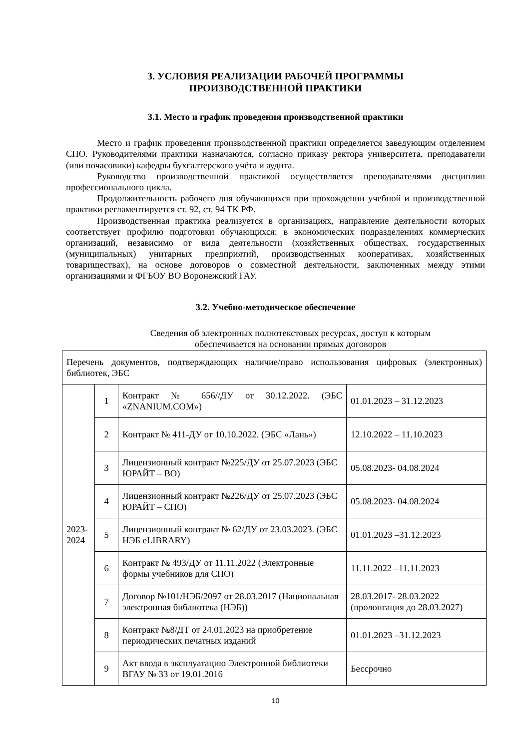3. УСЛОВИЯ РЕАЛИЗАЦИИ РАБОЧЕЙ ПРОГРАММЫ
ПРОИЗВОДСТВЕННОЙ ПРАКТИКИ
3.1. Место и график проведения производственной практики
Место и график проведения производственной практики определяется заведующим отделением СПО. Руководителями практики назначаются, согласно приказу ректора университета, преподаватели (или почасовики) кафедры бухгалтерского учёта и аудита.
Руководство производственной практикой осуществляется преподавателями дисциплин профессионального цикла.
Продолжительность рабочего дня обучающихся при прохождении учебной и производственной практики регламентируется ст. 92, ст. 94 ТК РФ.
Производственная практика реализуется в организациях, направление деятельности которых соответствует профилю подготовки обучающихся: в экономических подразделениях коммерческих организаций, независимо от вида деятельности (хозяйственных обществах, государственных (муниципальных) унитарных предприятий, производственных кооперативах, хозяйственных товариществах), на основе договоров о совместной деятельности, заключенных между этими организациями и ФГБОУ ВО Воронежский ГАУ.
3.2. Учебно-методическое обеспечение
Сведения об электронных полнотекстовых ресурсах, доступ к которым
обеспечивается на основании прямых договоров
| Перечень документов, подтверждающих наличие/право использования цифровых (электронных) библиотек, ЭБС | | | |
| 2023- 2024 | 1 | Контракт № 656//ДУ от 30.12.2022. (ЭБС «ZNANIUM.COM») | 01.01.2023 – 31.12.2023 |
| | 2 | Контракт № 411-ДУ от 10.10.2022. (ЭБС «Лань») | 12.10.2022 – 11.10.2023 |
| | 3 | Лицензионный контракт №225/ДУ от 25.07.2023 (ЭБС ЮРАЙТ – ВО) | 05.08.2023- 04.08.2024 |
| | 4 | Лицензионный контракт №226/ДУ от 25.07.2023 (ЭБС ЮРАЙТ – СПО) | 05.08.2023- 04.08.2024 |
| | 5 | Лицензионный контракт № 62/ДУ от 23.03.2023. (ЭБС НЭБ eLIBRARY) | 01.01.2023 –31.12.2023 |
| | 6 | Контракт № 493/ДУ от 11.11.2022 (Электронные формы учебников для СПО) | 11.11.2022 –11.11.2023 |
| | 7 | Договор №101/НЭБ/2097 от 28.03.2017 (Национальная электронная библиотека (НЭБ)) | 28.03.2017- 28.03.2022 (пролонгация до 28.03.2027) |
| | 8 | Контракт №8/ДТ от 24.01.2023 на приобретение периодических печатных изданий | 01.01.2023 –31.12.2023 |
| | 9 | Акт ввода в эксплуатацию Электронной библиотеки ВГАУ № 33 от 19.01.2016 | Бессрочно |
10